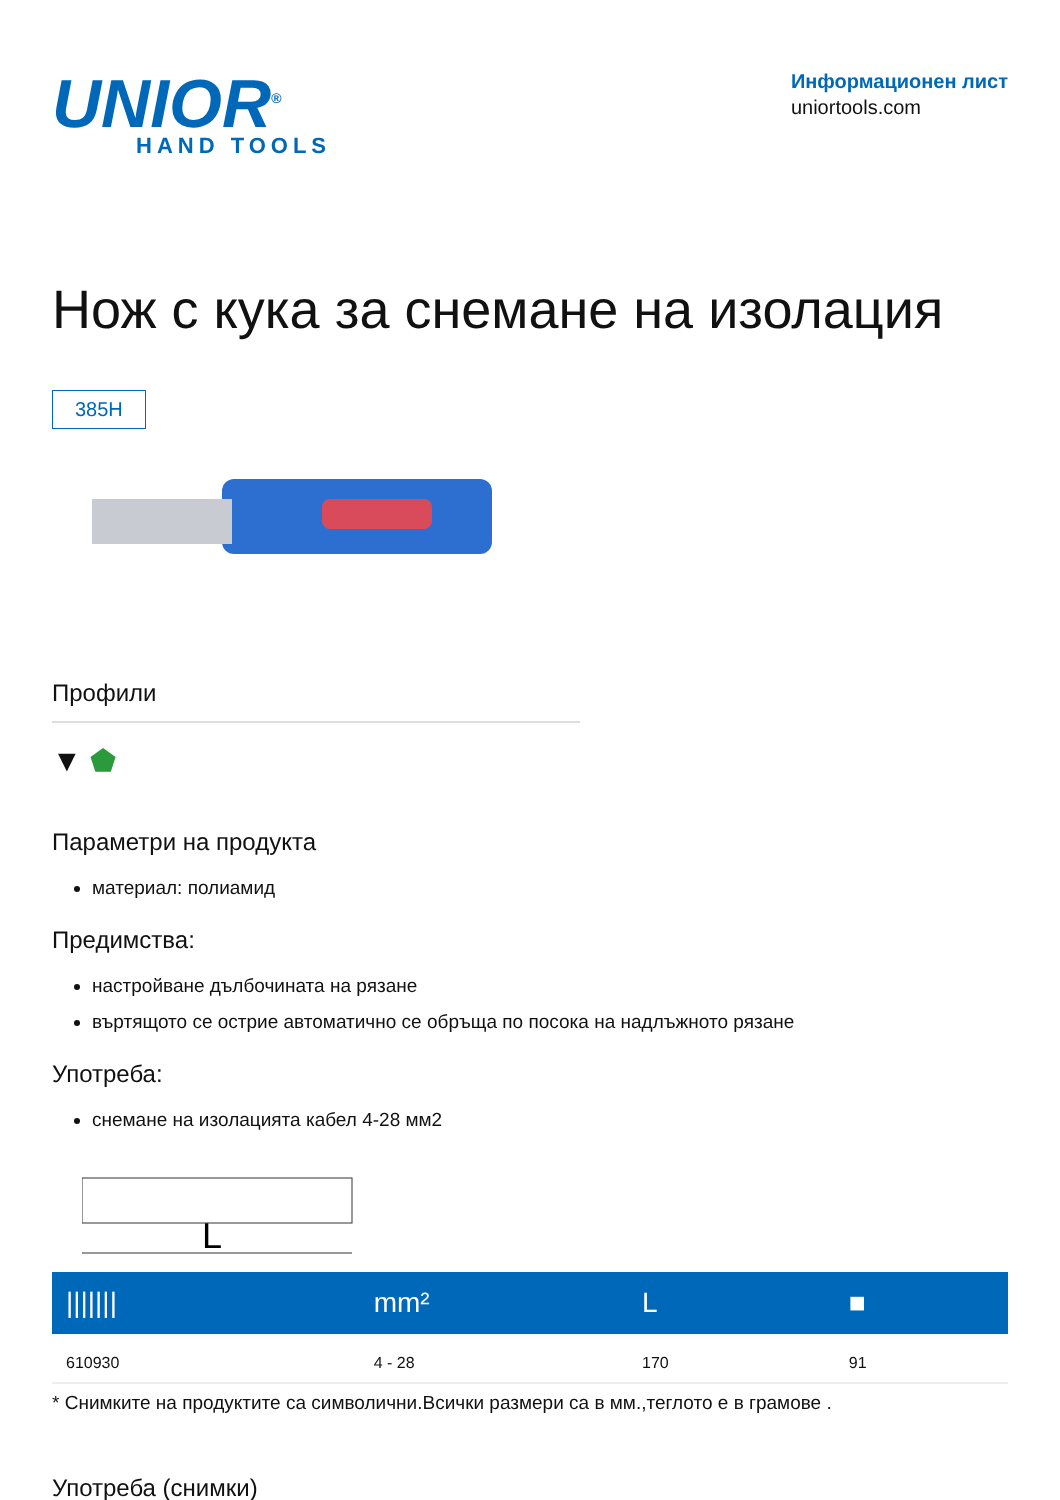UNIOR<sup>®</sup>
HAND TOOLS
Информационен лист
uniortools.com
Нож с кука за снемане на изолация
385H
Профили
▼ ⬟
Параметри на продукта
материал: полиамид
Предимства:
настройване дълбочината на рязане
въртящото се острие автоматично се обръща по посока на надлъжното рязане
Употреба:
снемане на изолацията кабел 4-28 мм2
L
| /////// | mm² | L | ■ |
| --- | --- | --- | --- |
| 610930 | 4 - 28 | 170 | 91 |
* Снимките на продуктите са символични.Всички размери са в мм.,теглото е в грамове .
Употреба (снимки)